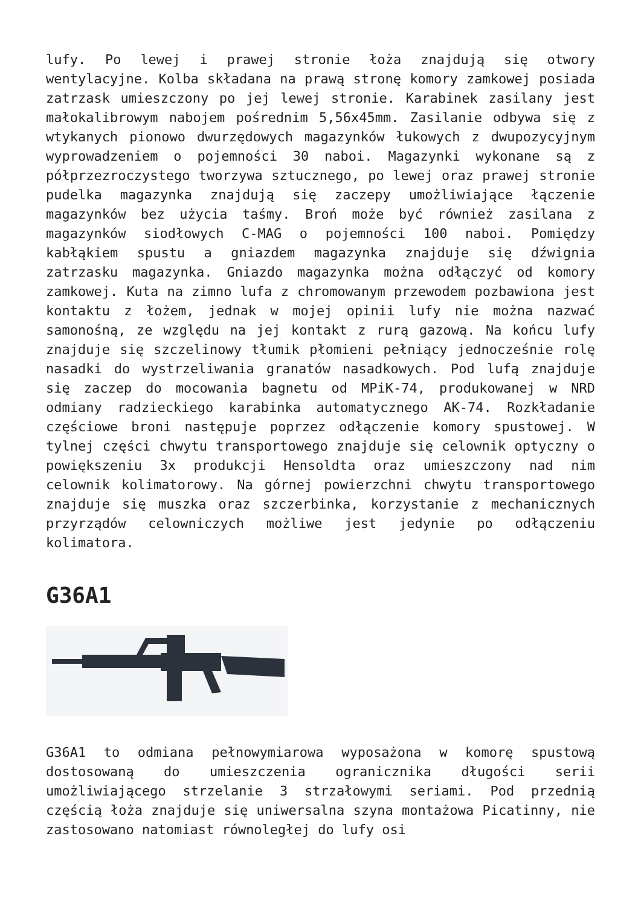lufy. Po lewej i prawej stronie łoża znajdują się otwory wentylacyjne. Kolba składana na prawą stronę komory zamkowej posiada zatrzask umieszczony po jej lewej stronie. Karabinek zasilany jest małokalibrowym nabojem pośrednim 5,56x45mm. Zasilanie odbywa się z wtykanych pionowo dwurzędowych magazynków łukowych z dwupozycyjnym wyprowadzeniem o pojemności 30 naboi. Magazynki wykonane są z półprzezroczystego tworzywa sztucznego, po lewej oraz prawej stronie pudelka magazynka znajdują się zaczepy umożliwiające łączenie magazynków bez użycia taśmy. Broń może być również zasilana z magazynków siodłowych C-MAG o pojemności 100 naboi. Pomiędzy kabłąkiem spustu a gniazdem magazynka znajduje się dźwignia zatrzasku magazynka. Gniazdo magazynka można odłączyć od komory zamkowej. Kuta na zimno lufa z chromowanym przewodem pozbawiona jest kontaktu z łożem, jednak w mojej opinii lufy nie można nazwać samonośną, ze względu na jej kontakt z rurą gazową. Na końcu lufy znajduje się szczelinowy tłumik płomieni pełniący jednocześnie rolę nasadki do wystrzeliwania granatów nasadkowych. Pod lufą znajduje się zaczep do mocowania bagnetu od MPiK-74, produkowanej w NRD odmiany radzieckiego karabinka automatycznego AK-74. Rozkładanie częściowe broni następuje poprzez odłączenie komory spustowej. W tylnej części chwytu transportowego znajduje się celownik optyczny o powiększeniu 3x produkcji Hensoldta oraz umieszczony nad nim celownik kolimatorowy. Na górnej powierzchni chwytu transportowego znajduje się muszka oraz szczerbinka, korzystanie z mechanicznych przyrządów celowniczych możliwe jest jedynie po odłączeniu kolimatora.
G36A1
G36A1 to odmiana pełnowymiarowa wyposażona w komorę spustową dostosowaną do umieszczenia ogranicznika długości serii umożliwiającego strzelanie 3 strzałowymi seriami. Pod przednią częścią łoża znajduje się uniwersalna szyna montażowa Picatinny, nie zastosowano natomiast równoległej do lufy osi